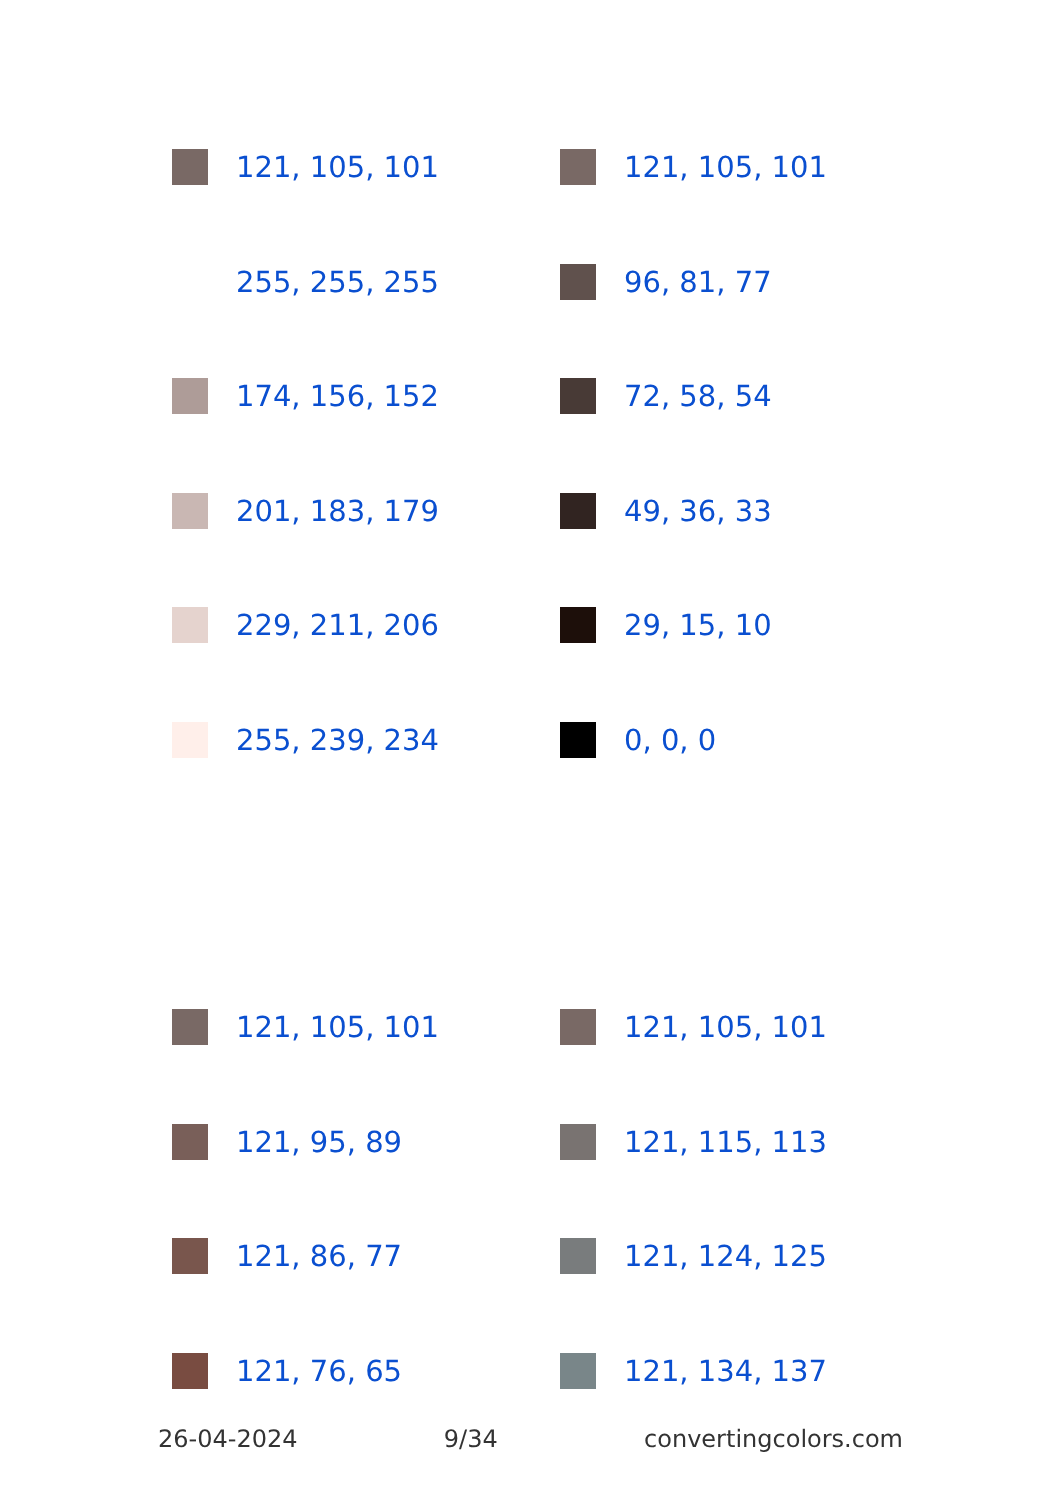121, 105, 101
121, 105, 101
255, 255, 255
96, 81, 77
174, 156, 152
72, 58, 54
201, 183, 179
49, 36, 33
229, 211, 206
29, 15, 10
255, 239, 234
0, 0, 0
121, 105, 101
121, 105, 101
121, 95, 89
121, 115, 113
121, 86, 77
121, 124, 125
121, 76, 65
121, 134, 137
26-04-2024 9/34 convertingcolors.com